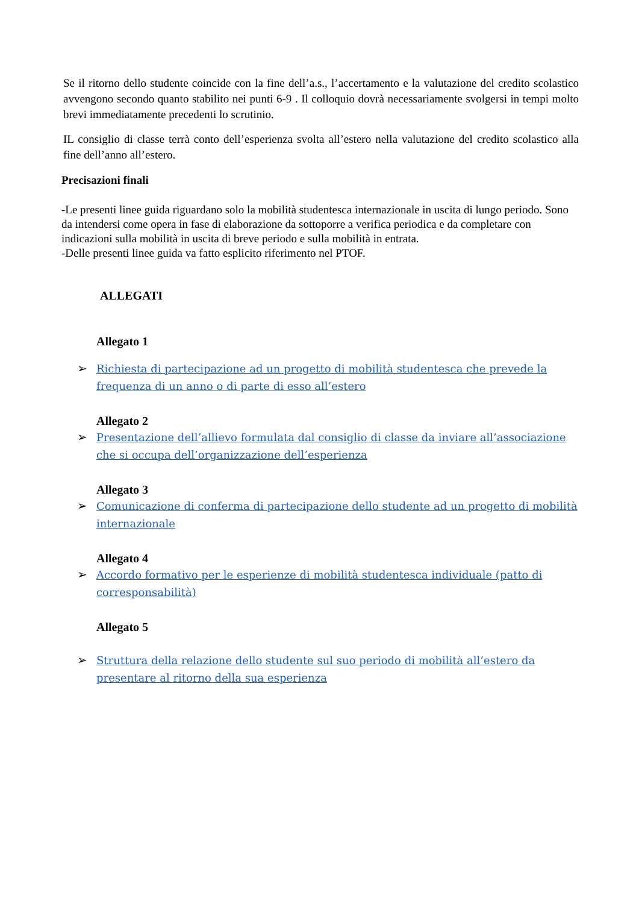Se il ritorno dello studente coincide con la fine dell’a.s., l’accertamento e la valutazione del credito scolastico avvengono secondo quanto stabilito nei punti 6-9 . Il colloquio dovrà necessariamente svolgersi in tempi molto brevi immediatamente precedenti lo scrutinio.
IL consiglio di classe terrà conto dell’esperienza svolta all’estero nella valutazione del credito scolastico alla fine dell’anno all’estero.
Precisazioni finali
-Le presenti linee guida riguardano solo la mobilità studentesca internazionale in uscita di lungo periodo. Sono da intendersi come opera in fase di elaborazione da sottoporre a verifica periodica e da completare con indicazioni sulla mobilità in uscita di breve periodo e sulla mobilità in entrata.
-Delle presenti linee guida va fatto esplicito riferimento nel PTOF.
ALLEGATI
Allegato 1
➢ Richiesta di partecipazione ad un progetto di mobilità studentesca che prevede la frequenza di un anno o di parte di esso all’estero
Allegato 2
➢ Presentazione dell’allievo formulata dal consiglio di classe da inviare all’associazione che si occupa dell’organizzazione dell’esperienza
Allegato 3
➢ Comunicazione di conferma di partecipazione dello studente ad un progetto di mobilità internazionale
Allegato 4
➢ Accordo formativo per le esperienze di mobilità studentesca individuale (patto di corresponsabilità)
Allegato 5
➢ Struttura della relazione dello studente sul suo periodo di mobilità all’estero da presentare al ritorno della sua esperienza